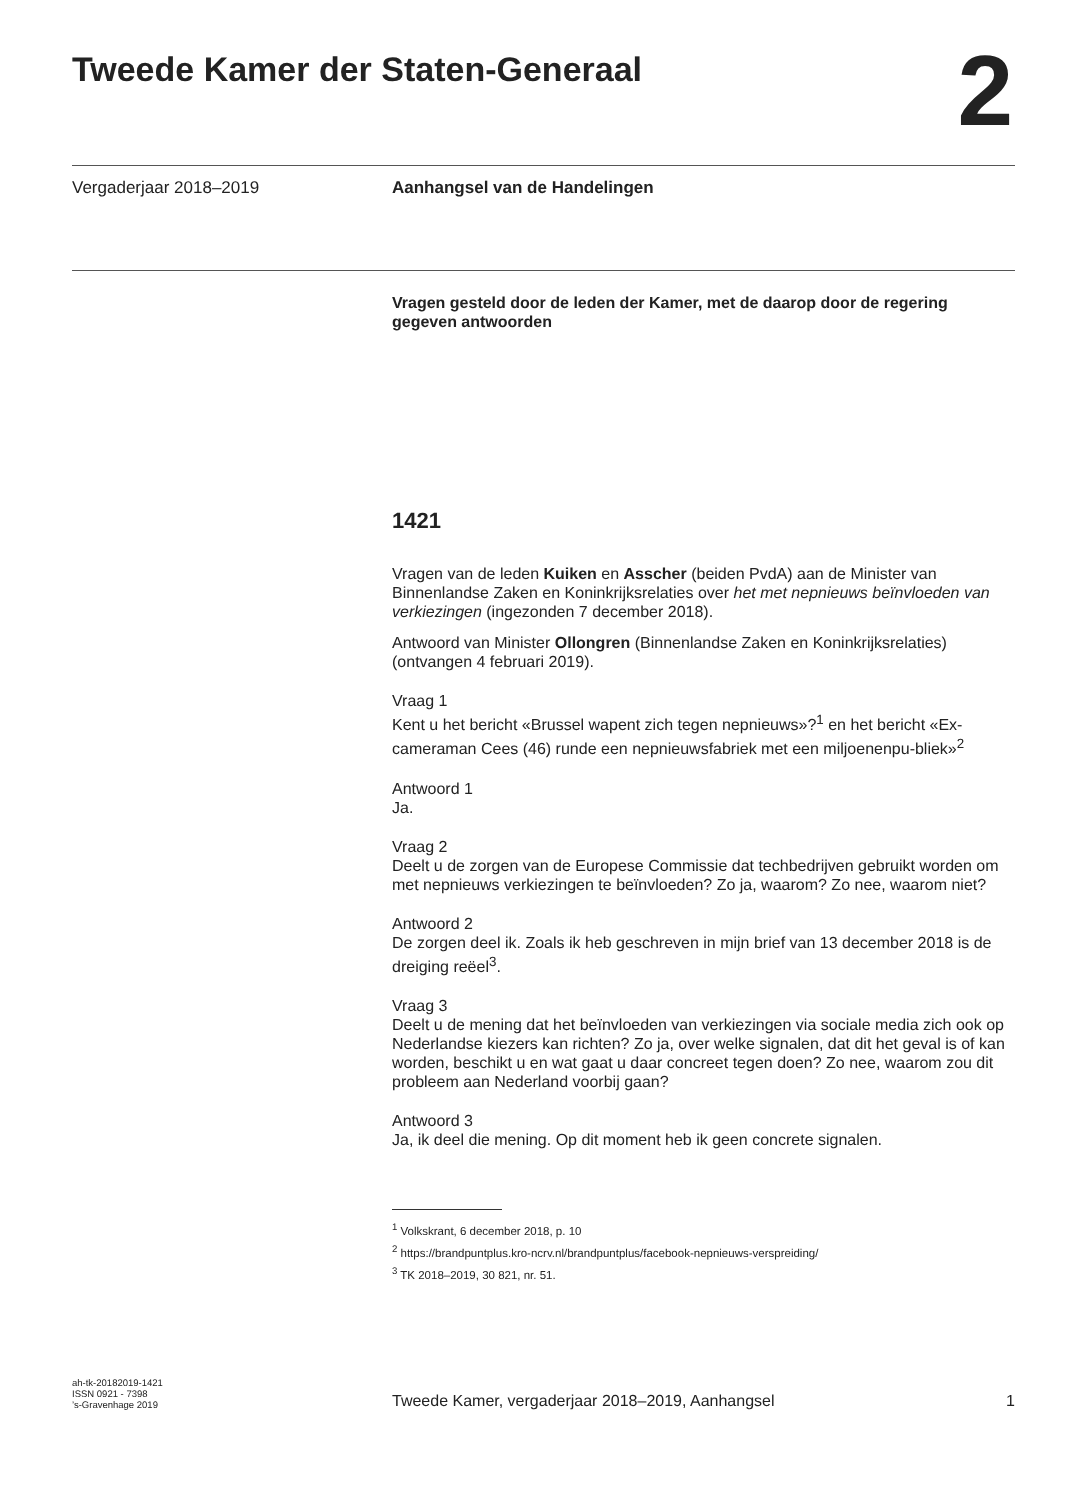Tweede Kamer der Staten-Generaal
2
Vergaderjaar 2018–2019 Aanhangsel van de Handelingen
Vragen gesteld door de leden der Kamer, met de daarop door de regering gegeven antwoorden
1421
Vragen van de leden Kuiken en Asscher (beiden PvdA) aan de Minister van Binnenlandse Zaken en Koninkrijksrelaties over het met nepnieuws beïnvloeden van verkiezingen (ingezonden 7 december 2018).
Antwoord van Minister Ollongren (Binnenlandse Zaken en Koninkrijksrelaties) (ontvangen 4 februari 2019).
Vraag 1
Kent u het bericht «Brussel wapent zich tegen nepnieuws»?<sup>1</sup> en het bericht «Ex-cameraman Cees (46) runde een nepnieuwsfabriek met een miljoenenpu-bliek»<sup>2</sup>
Antwoord 1
Ja.
Vraag 2
Deelt u de zorgen van de Europese Commissie dat techbedrijven gebruikt worden om met nepnieuws verkiezingen te beïnvloeden? Zo ja, waarom? Zo nee, waarom niet?
Antwoord 2
De zorgen deel ik. Zoals ik heb geschreven in mijn brief van 13 december 2018 is de dreiging reëel<sup>3</sup>.
Vraag 3
Deelt u de mening dat het beïnvloeden van verkiezingen via sociale media zich ook op Nederlandse kiezers kan richten? Zo ja, over welke signalen, dat dit het geval is of kan worden, beschikt u en wat gaat u daar concreet tegen doen? Zo nee, waarom zou dit probleem aan Nederland voorbij gaan?
Antwoord 3
Ja, ik deel die mening. Op dit moment heb ik geen concrete signalen.
<sup>1</sup> Volkskrant, 6 december 2018, p. 10
<sup>2</sup> https://brandpuntplus.kro-ncrv.nl/brandpuntplus/facebook-nepnieuws-verspreiding/
<sup>3</sup> TK 2018–2019, 30 821, nr. 51.
ah-tk-20182019-1421
ISSN 0921 - 7398
’s-Gravenhage 2019
Tweede Kamer, vergaderjaar 2018–2019, Aanhangsel
1